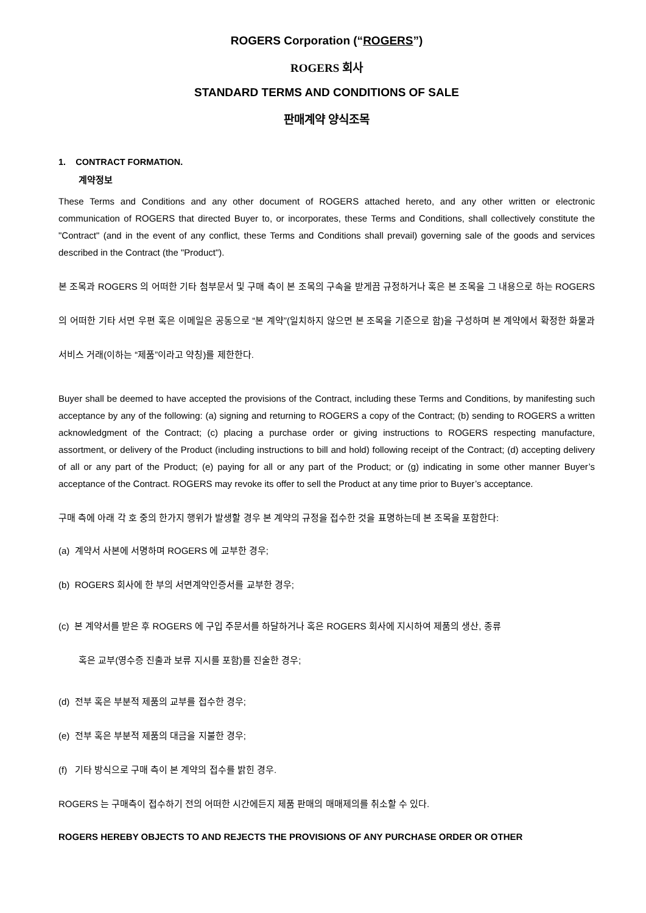ROGERS Corporation (“ROGERS”)
ROGERS 회사
STANDARD TERMS AND CONDITIONS OF SALE
판매계약 양식조목
1. CONTRACT FORMATION.
계약정보
These Terms and Conditions and any other document of ROGERS attached hereto, and any other written or electronic communication of ROGERS that directed Buyer to, or incorporates, these Terms and Conditions, shall collectively constitute the "Contract" (and in the event of any conflict, these Terms and Conditions shall prevail) governing sale of the goods and services described in the Contract (the "Product").
본 조목과 ROGERS 의 어떠한 기타 첨부문서 및 구매 측이 본 조목의 구속을 받게끔 규정하거나 혹은 본 조목을 그 내용으로 하는 ROGERS 의 어떠한 기타 서면 우편 혹은 이메일은 공동으로 “본 계약”(일치하지 않으면 본 조목을 기준으로 함)을 구성하며 본 계약에서 확정한 화물과 서비스 거래(이하는 “제품”이라고 약칭)를 제한한다.
Buyer shall be deemed to have accepted the provisions of the Contract, including these Terms and Conditions, by manifesting such acceptance by any of the following: (a) signing and returning to ROGERS a copy of the Contract; (b) sending to ROGERS a written acknowledgment of the Contract; (c) placing a purchase order or giving instructions to ROGERS respecting manufacture, assortment, or delivery of the Product (including instructions to bill and hold) following receipt of the Contract; (d) accepting delivery of all or any part of the Product; (e) paying for all or any part of the Product; or (g) indicating in some other manner Buyer’s acceptance of the Contract. ROGERS may revoke its offer to sell the Product at any time prior to Buyer’s acceptance.
구매 측에 아래 각 호 중의 한가지 행위가 발생할 경우 본 계약의 규정을 접수한 것을 표명하는데 본 조목을 포함한다:
(a) 계약서 사본에 서명하며 ROGERS 에 교부한 경우;
(b) ROGERS 회사에 한 부의 서면계약인증서를 교부한 경우;
(c) 본 계약서를 받은 후 ROGERS 에 구입 주문서를 하달하거나 혹은 ROGERS 회사에 지시하여 제품의 생산, 종류
혹은 교부(영수증 진출과 보류 지시를 포함)를 진술한 경우;
(d) 전부 혹은 부분적 제품의 교부를 접수한 경우;
(e) 전부 혹은 부분적 제품의 대금을 지불한 경우;
(f) 기타 방식으로 구매 측이 본 계약의 접수를 밝힌 경우.
ROGERS 는 구매측이 접수하기 전의 어떠한 시간에든지 제품 판매의 매매제의를 취소할 수 있다.
ROGERS HEREBY OBJECTS TO AND REJECTS THE PROVISIONS OF ANY PURCHASE ORDER OR OTHER